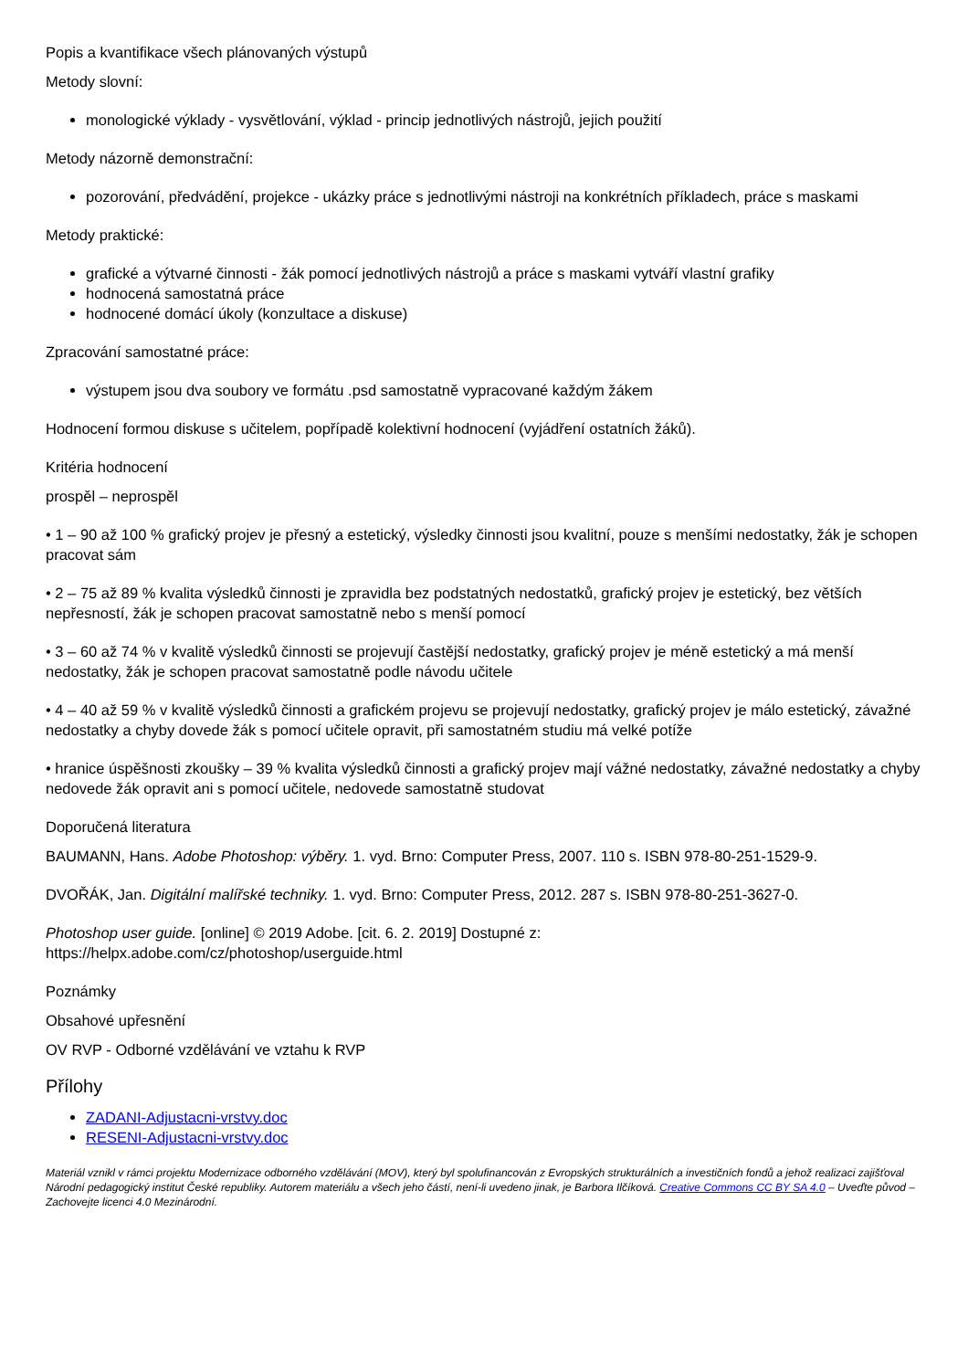Popis a kvantifikace všech plánovaných výstupů
Metody slovní:
monologické výklady - vysvětlování, výklad - princip jednotlivých nástrojů, jejich použití
Metody názorně demonstrační:
pozorování, předvádění, projekce - ukázky práce s jednotlivými nástroji na konkrétních příkladech, práce s maskami
Metody praktické:
grafické a výtvarné činnosti - žák pomocí jednotlivých nástrojů a práce s maskami vytváří vlastní grafiky
hodnocená samostatná práce
hodnocené domácí úkoly (konzultace a diskuse)
Zpracování samostatné práce:
výstupem jsou dva soubory ve formátu .psd samostatně vypracované každým žákem
Hodnocení formou diskuse s učitelem, popřípadě kolektivní hodnocení (vyjádření ostatních žáků).
Kritéria hodnocení
prospěl – neprospěl
• 1 – 90 až 100 % grafický projev je přesný a estetický, výsledky činnosti jsou kvalitní, pouze s menšími nedostatky, žák je schopen pracovat sám
• 2 – 75 až 89 % kvalita výsledků činnosti je zpravidla bez podstatných nedostatků, grafický projev je estetický, bez větších nepřesností, žák je schopen pracovat samostatně nebo s menší pomocí
• 3 – 60 až 74 % v kvalitě výsledků činnosti se projevují častější nedostatky, grafický projev je méně estetický a má menší nedostatky, žák je schopen pracovat samostatně podle návodu učitele
• 4 – 40 až 59 % v kvalitě výsledků činnosti a grafickém projevu se projevují nedostatky, grafický projev je málo estetický, závažné nedostatky a chyby dovede žák s pomocí učitele opravit, při samostatném studiu má velké potíže
• hranice úspěšnosti zkoušky – 39 % kvalita výsledků činnosti a grafický projev mají vážné nedostatky, závažné nedostatky a chyby nedovede žák opravit ani s pomocí učitele, nedovede samostatně studovat
Doporučená literatura
BAUMANN, Hans. Adobe Photoshop: výběry. 1. vyd. Brno: Computer Press, 2007. 110 s. ISBN 978-80-251-1529-9.
DVOŘÁK, Jan. Digitální malířské techniky. 1. vyd. Brno: Computer Press, 2012. 287 s. ISBN 978-80-251-3627-0.
Photoshop user guide. [online] © 2019 Adobe. [cit. 6. 2. 2019] Dostupné z:
https://helpx.adobe.com/cz/photoshop/userguide.html
Poznámky
Obsahové upřesnění
OV RVP - Odborné vzdělávání ve vztahu k RVP
Přílohy
ZADANI-Adjustacni-vrstvy.doc
RESENI-Adjustacni-vrstvy.doc
Materiál vznikl v rámci projektu Modernizace odborného vzdělávání (MOV), který byl spolufinancován z Evropských strukturálních a investičních fondů a jehož realizaci zajišťoval Národní pedagogický institut České republiky. Autorem materiálu a všech jeho částí, není-li uvedeno jinak, je Barbora Ilčíková. Creative Commons CC BY SA 4.0 – Uveďte původ – Zachovejte licenci 4.0 Mezinárodní.